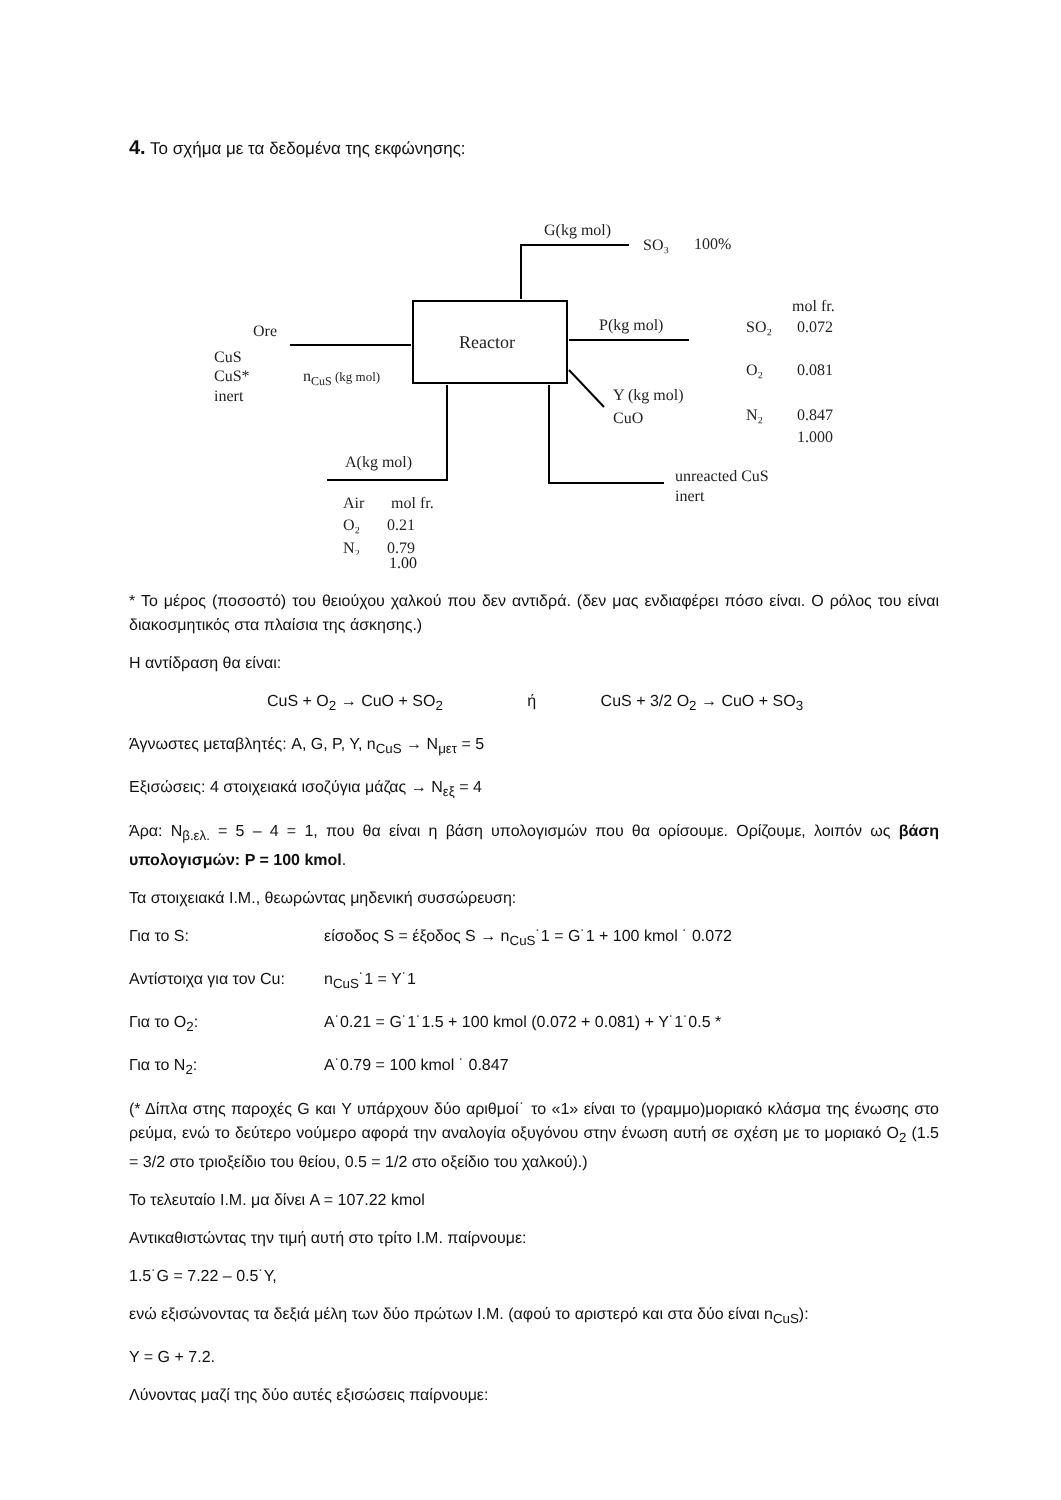4. Το σχήμα με τα δεδομένα της εκφώνησης:
Reactor
G(kg mol)
SO₃
100%
Ore
CuS
CuS*
inert
nCuS (kg mol)
P(kg mol)
Y (kg mol)
CuO
A(kg mol)
unreacted CuS
inert
Air
mol fr.
O₂
0.21
N₂
0.79
mol fr.
SO₂
0.072
O₂
0.081
N₂
0.847
1.000
1.00
* Το μέρος (ποσοστό) του θειούχου χαλκού που δεν αντιδρά. (δεν μας ενδιαφέρει πόσο είναι. Ο ρόλος του είναι διακοσμητικός στα πλαίσια της άσκησης.)
Η αντίδραση θα είναι:
CuS + O<sub>2</sub> → CuO + SO<sub>2</sub> ή CuS + 3/2 O<sub>2</sub> → CuO + SO<sub>3</sub>
Άγνωστες μεταβλητές: A, G, P, Y, n<sub>CuS</sub> → N<sub>μετ</sub> = 5
Εξισώσεις: 4 στοιχειακά ισοζύγια μάζας → N<sub>εξ</sub> = 4
Άρα: N<sub>β.ελ.</sub> = 5 – 4 = 1, που θα είναι η βάση υπολογισμών που θα ορίσουμε. Ορίζουμε, λοιπόν ως βάση υπολογισμών: P = 100 kmol.
Τα στοιχειακά Ι.Μ., θεωρώντας μηδενική συσσώρευση:
Για το S: είσοδος S = έξοδος S → n<sub>CuS</sub>˙1 = G˙1 + 100 kmol ˙ 0.072
Αντίστοιχα για τον Cu: n<sub>CuS</sub>˙1 = Y˙1
Για το O<sub>2</sub>: A˙0.21 = G˙1˙1.5 + 100 kmol (0.072 + 0.081) + Y˙1˙0.5 *
Για το N<sub>2</sub>: A˙0.79 = 100 kmol ˙ 0.847
(* Δίπλα στης παροχές G και Y υπάρχουν δύο αριθμοί˙ το «1» είναι το (γραμμο)μοριακό κλάσμα της ένωσης στο ρεύμα, ενώ το δεύτερο νούμερο αφορά την αναλογία οξυγόνου στην ένωση αυτή σε σχέση με το μοριακό O<sub>2</sub> (1.5 = 3/2 στο τριοξείδιο του θείου, 0.5 = 1/2 στο οξείδιο του χαλκού).)
Το τελευταίο Ι.Μ. μα δίνει A = 107.22 kmol
Αντικαθιστώντας την τιμή αυτή στο τρίτο Ι.Μ. παίρνουμε:
1.5˙G = 7.22 – 0.5˙Y,
ενώ εξισώνοντας τα δεξιά μέλη των δύο πρώτων Ι.Μ. (αφού το αριστερό και στα δύο είναι n<sub>CuS</sub>):
Y = G + 7.2.
Λύνοντας μαζί της δύο αυτές εξισώσεις παίρνουμε: